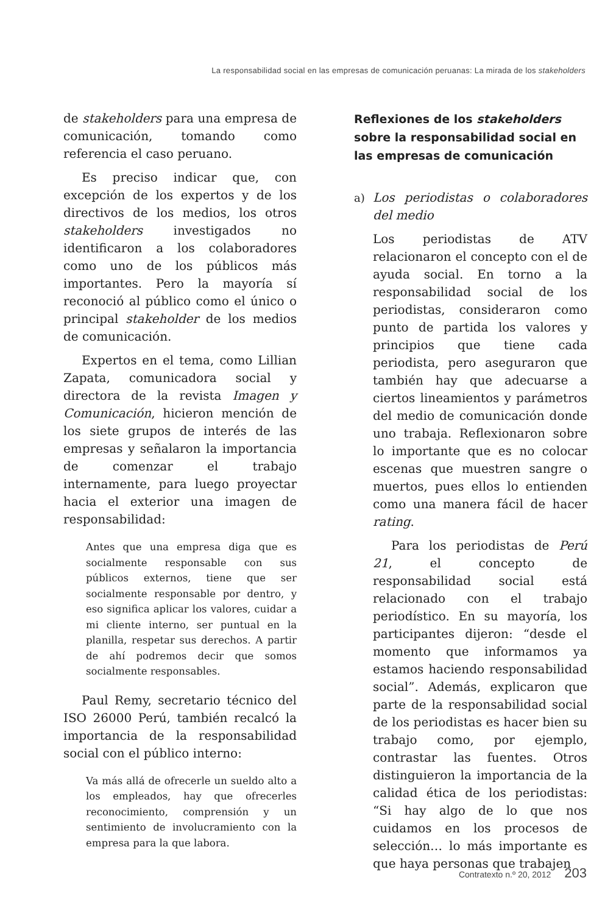La responsabilidad social en las empresas de comunicación peruanas: La mirada de los stakeholders
de stakeholders para una empresa de comunicación, tomando como referencia el caso peruano.
Es preciso indicar que, con excepción de los expertos y de los directivos de los medios, los otros stakeholders investigados no identificaron a los colaboradores como uno de los públicos más importantes. Pero la mayoría sí reconoció al público como el único o principal stakeholder de los medios de comunicación.
Expertos en el tema, como Lillian Zapata, comunicadora social y directora de la revista Imagen y Comunicación, hicieron mención de los siete grupos de interés de las empresas y señalaron la importancia de comenzar el trabajo internamente, para luego proyectar hacia el exterior una imagen de responsabilidad:
Antes que una empresa diga que es socialmente responsable con sus públicos externos, tiene que ser socialmente responsable por dentro, y eso significa aplicar los valores, cuidar a mi cliente interno, ser puntual en la planilla, respetar sus derechos. A partir de ahí podremos decir que somos socialmente responsables.
Paul Remy, secretario técnico del ISO 26000 Perú, también recalcó la importancia de la responsabilidad social con el público interno:
Va más allá de ofrecerle un sueldo alto a los empleados, hay que ofrecerles reconocimiento, comprensión y un sentimiento de involucramiento con la empresa para la que labora.
Reflexiones de los stakeholders sobre la responsabilidad social en las empresas de comunicación
a) Los periodistas o colaboradores del medio
Los periodistas de ATV relacionaron el concepto con el de ayuda social. En torno a la responsabilidad social de los periodistas, consideraron como punto de partida los valores y principios que tiene cada periodista, pero aseguraron que también hay que adecuarse a ciertos lineamientos y parámetros del medio de comunicación donde uno trabaja. Reflexionaron sobre lo importante que es no colocar escenas que muestren sangre o muertos, pues ellos lo entienden como una manera fácil de hacer rating.
Para los periodistas de Perú 21, el concepto de responsabilidad social está relacionado con el trabajo periodístico. En su mayoría, los participantes dijeron: “desde el momento que informamos ya estamos haciendo responsabilidad social”. Además, explicaron que parte de la responsabilidad social de los periodistas es hacer bien su trabajo como, por ejemplo, contrastar las fuentes. Otros distinguieron la importancia de la calidad ética de los periodistas: “Si hay algo de lo que nos cuidamos en los procesos de selección… lo más importante es que haya personas que trabajen
Contratexto n.º 20, 2012 203